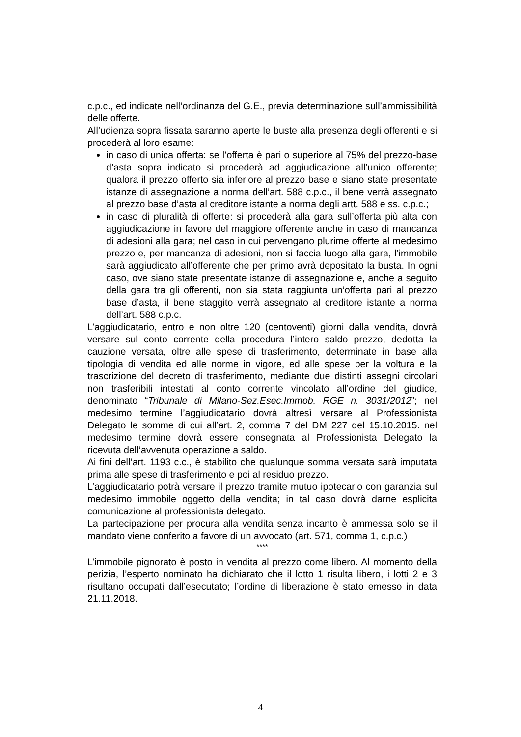c.p.c., ed indicate nell’ordinanza del G.E., previa determinazione sull’ammissibilità delle offerte.
All’udienza sopra fissata saranno aperte le buste alla presenza degli offerenti e si procederà al loro esame:
in caso di unica offerta: se l’offerta è pari o superiore al 75% del prezzo-base d’asta sopra indicato si procederà ad aggiudicazione all’unico offerente; qualora il prezzo offerto sia inferiore al prezzo base e siano state presentate istanze di assegnazione a norma dell’art. 588 c.p.c., il bene verrà assegnato al prezzo base d’asta al creditore istante a norma degli artt. 588 e ss. c.p.c.;
in caso di pluralità di offerte: si procederà alla gara sull’offerta più alta con aggiudicazione in favore del maggiore offerente anche in caso di mancanza di adesioni alla gara; nel caso in cui pervengano plurime offerte al medesimo prezzo e, per mancanza di adesioni, non si faccia luogo alla gara, l’immobile sarà aggiudicato all’offerente che per primo avrà depositato la busta. In ogni caso, ove siano state presentate istanze di assegnazione e, anche a seguito della gara tra gli offerenti, non sia stata raggiunta un’offerta pari al prezzo base d’asta, il bene staggito verrà assegnato al creditore istante a norma dell’art. 588 c.p.c.
L’aggiudicatario, entro e non oltre 120 (centoventi) giorni dalla vendita, dovrà versare sul conto corrente della procedura l’intero saldo prezzo, dedotta la cauzione versata, oltre alle spese di trasferimento, determinate in base alla tipologia di vendita ed alle norme in vigore, ed alle spese per la voltura e la trascrizione del decreto di trasferimento, mediante due distinti assegni circolari non trasferibili intestati al conto corrente vincolato all’ordine del giudice, denominato “Tribunale di Milano-Sez.Esec.Immob. RGE n. 3031/2012”; nel medesimo termine l’aggiudicatario dovrà altresì versare al Professionista Delegato le somme di cui all’art. 2, comma 7 del DM 227 del 15.10.2015. nel medesimo termine dovrà essere consegnata al Professionista Delegato la ricevuta dell’avvenuta operazione a saldo.
Ai fini dell’art. 1193 c.c., è stabilito che qualunque somma versata sarà imputata prima alle spese di trasferimento e poi al residuo prezzo.
L’aggiudicatario potrà versare il prezzo tramite mutuo ipotecario con garanzia sul medesimo immobile oggetto della vendita; in tal caso dovrà darne esplicita comunicazione al professionista delegato.
La partecipazione per procura alla vendita senza incanto è ammessa solo se il mandato viene conferito a favore di un avvocato (art. 571, comma 1, c.p.c.)
****
L’immobile pignorato è posto in vendita al prezzo come libero. Al momento della perizia, l’esperto nominato ha dichiarato che il lotto 1 risulta libero, i lotti 2 e 3 risultano occupati dall’esecutato; l’ordine di liberazione è stato emesso in data 21.11.2018.
4